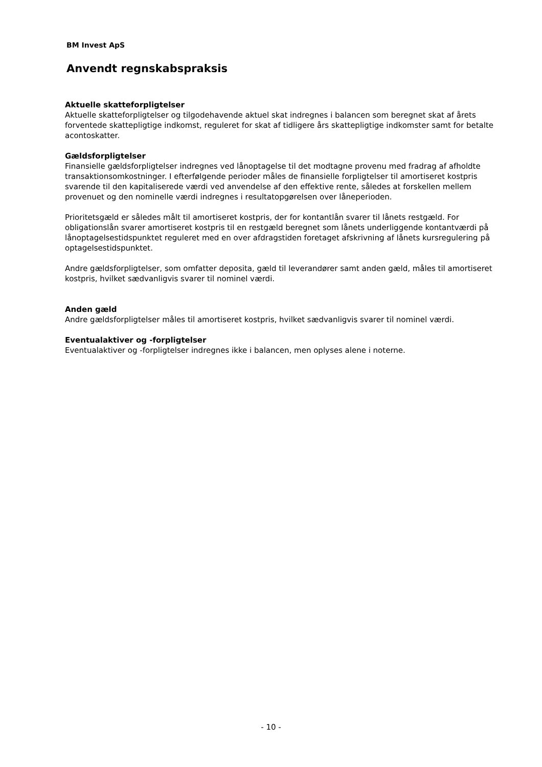BM Invest ApS
Anvendt regnskabspraksis
Aktuelle skatteforpligtelser
Aktuelle skatteforpligtelser og tilgodehavende aktuel skat indregnes i balancen som beregnet skat af årets forventede skattepligtige indkomst, reguleret for skat af tidligere års skattepligtige indkomster samt for betalte acontoskatter.
Gældsforpligtelser
Finansielle gældsforpligtelser indregnes ved lånoptagelse til det modtagne provenu med fradrag af afholdte transaktionsomkostninger. I efterfølgende perioder måles de finansielle forpligtelser til amortiseret kostpris svarende til den kapitaliserede værdi ved anvendelse af den effektive rente, således at forskellen mellem provenuet og den nominelle værdi indregnes i resultatopgørelsen over låneperioden.
Prioritetsgæld er således målt til amortiseret kostpris, der for kontantlån svarer til lånets restgæld. For obligationslån svarer amortiseret kostpris til en restgæld beregnet som lånets underliggende kontantværdi på lånoptagelsestidspunktet reguleret med en over afdragstiden foretaget afskrivning af lånets kursregulering på optagelsestidspunktet.
Andre gældsforpligtelser, som omfatter deposita, gæld til leverandører samt anden gæld, måles til amortiseret kostpris, hvilket sædvanligvis svarer til nominel værdi.
Anden gæld
Andre gældsforpligtelser måles til amortiseret kostpris, hvilket sædvanligvis svarer til nominel værdi.
Eventualaktiver og -forpligtelser
Eventualaktiver og -forpligtelser indregnes ikke i balancen, men oplyses alene i noterne.
- 10 -